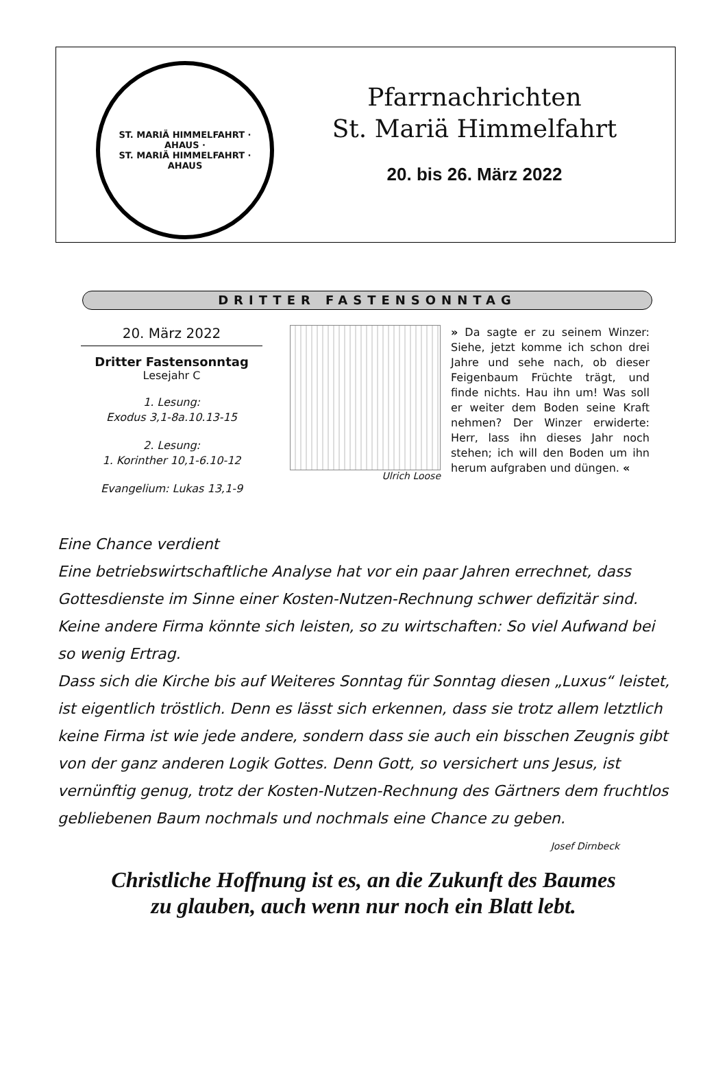ST. MARIÄ HIMMELFAHRT · AHAUS ·
ST. MARIÄ HIMMELFAHRT · AHAUS
Pfarrnachrichten
St. Mariä Himmelfahrt
20. bis 26. März 2022
DRITTER FASTENSONNTAG
20. März 2022
Dritter Fastensonntag
Lesejahr C
1. Lesung:
Exodus 3,1-8a.10.13-15
2. Lesung:
1. Korinther 10,1-6.10-12
Evangelium: Lukas 13,1-9
Ulrich Loose
» Da sagte er zu seinem Winzer: Siehe, jetzt komme ich schon drei Jahre und sehe nach, ob dieser Feigenbaum Früchte trägt, und finde nichts. Hau ihn um! Was soll er weiter dem Boden seine Kraft nehmen? Der Winzer erwiderte: Herr, lass ihn dieses Jahr noch stehen; ich will den Boden um ihn herum aufgraben und düngen. «
Eine Chance verdient
Eine betriebswirtschaftliche Analyse hat vor ein paar Jahren errechnet, dass Gottesdienste im Sinne einer Kosten-Nutzen-Rechnung schwer defizitär sind. Keine andere Firma könnte sich leisten, so zu wirtschaften: So viel Aufwand bei so wenig Ertrag.
Dass sich die Kirche bis auf Weiteres Sonntag für Sonntag diesen „Luxus“ leistet, ist eigentlich tröstlich. Denn es lässt sich erkennen, dass sie trotz allem letztlich keine Firma ist wie jede andere, sondern dass sie auch ein bisschen Zeugnis gibt von der ganz anderen Logik Gottes. Denn Gott, so versichert uns Jesus, ist vernünftig genug, trotz der Kosten-Nutzen-Rechnung des Gärtners dem fruchtlos gebliebenen Baum nochmals und nochmals eine Chance zu geben. Josef Dirnbeck
Christliche Hoffnung ist es, an die Zukunft des Baumes
zu glauben, auch wenn nur noch ein Blatt lebt.